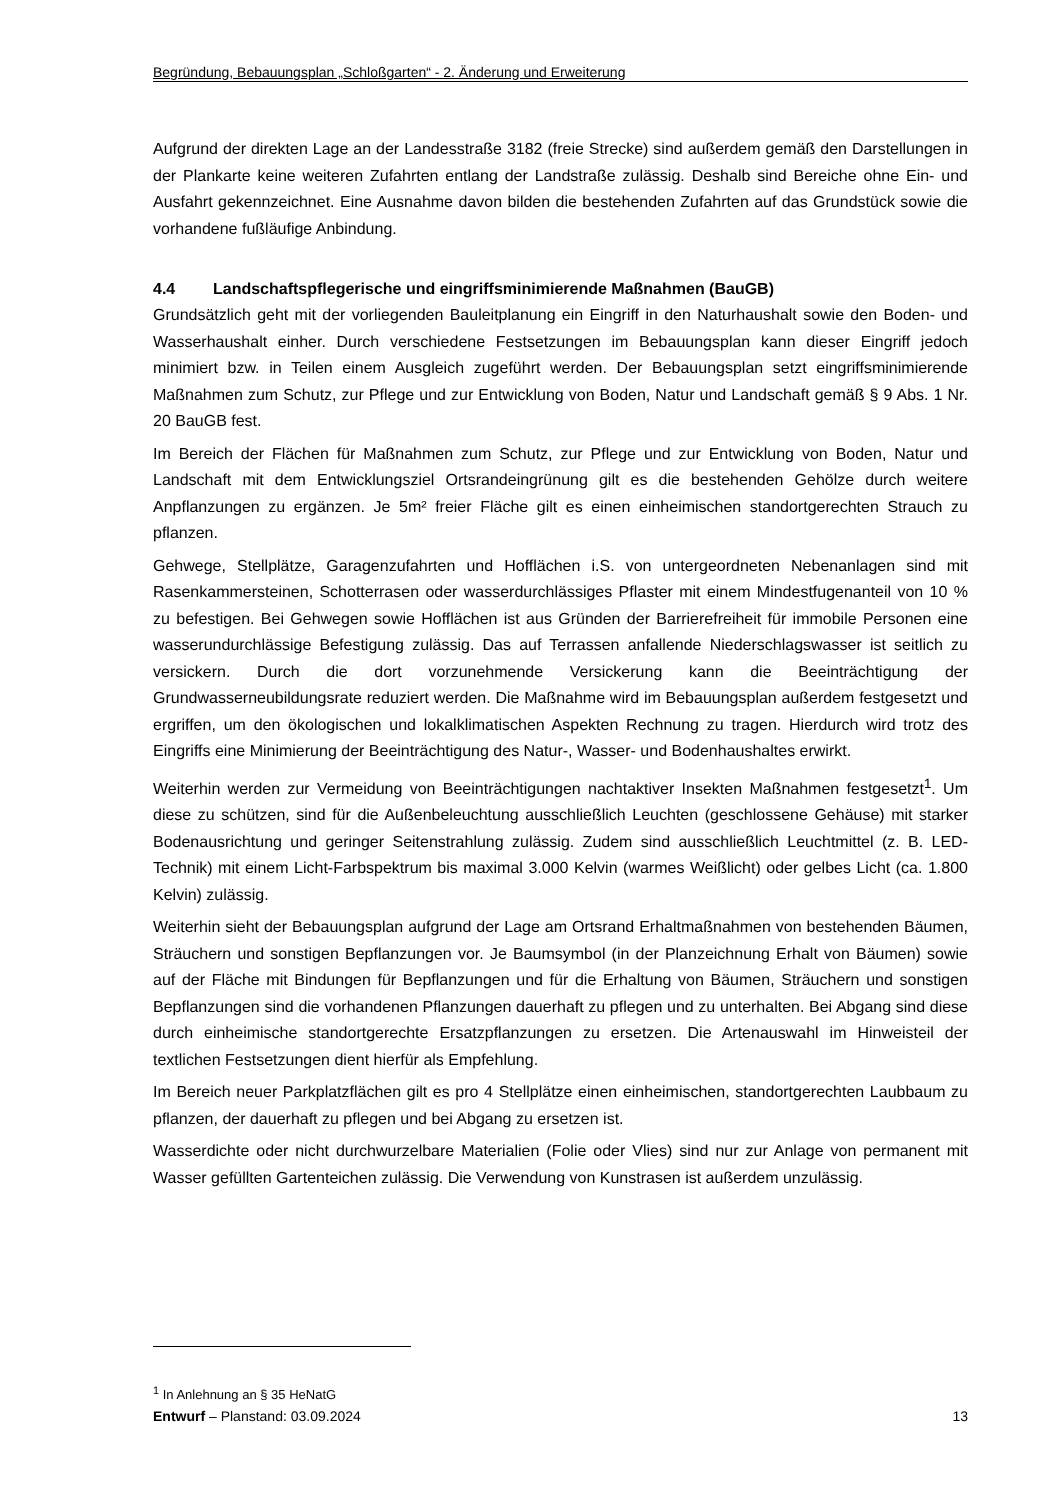Begründung, Bebauungsplan „Schloßgarten“ - 2. Änderung und Erweiterung
Aufgrund der direkten Lage an der Landesstraße 3182 (freie Strecke) sind außerdem gemäß den Darstellungen in der Plankarte keine weiteren Zufahrten entlang der Landstraße zulässig. Deshalb sind Bereiche ohne Ein- und Ausfahrt gekennzeichnet. Eine Ausnahme davon bilden die bestehenden Zufahrten auf das Grundstück sowie die vorhandene fußläufige Anbindung.
4.4 Landschaftspflegerische und eingriffsminimierende Maßnahmen (BauGB)
Grundsätzlich geht mit der vorliegenden Bauleitplanung ein Eingriff in den Naturhaushalt sowie den Boden- und Wasserhaushalt einher. Durch verschiedene Festsetzungen im Bebauungsplan kann dieser Eingriff jedoch minimiert bzw. in Teilen einem Ausgleich zugeführt werden. Der Bebauungsplan setzt eingriffsminimierende Maßnahmen zum Schutz, zur Pflege und zur Entwicklung von Boden, Natur und Landschaft gemäß § 9 Abs. 1 Nr. 20 BauGB fest.
Im Bereich der Flächen für Maßnahmen zum Schutz, zur Pflege und zur Entwicklung von Boden, Natur und Landschaft mit dem Entwicklungsziel Ortsrandeingrünung gilt es die bestehenden Gehölze durch weitere Anpflanzungen zu ergänzen. Je 5m² freier Fläche gilt es einen einheimischen standortgerechten Strauch zu pflanzen.
Gehwege, Stellplätze, Garagenzufahrten und Hofflächen i.S. von untergeordneten Nebenanlagen sind mit Rasenkammersteinen, Schotterrasen oder wasserdurchlässiges Pflaster mit einem Mindestfugenanteil von 10 % zu befestigen. Bei Gehwegen sowie Hofflächen ist aus Gründen der Barrierefreiheit für immobile Personen eine wasserundurchlässige Befestigung zulässig. Das auf Terrassen anfallende Niederschlagswasser ist seitlich zu versickern. Durch die dort vorzunehmende Versickerung kann die Beeinträchtigung der Grundwasserneubildungsrate reduziert werden. Die Maßnahme wird im Bebauungsplan außerdem festgesetzt und ergriffen, um den ökologischen und lokalklimatischen Aspekten Rechnung zu tragen. Hierdurch wird trotz des Eingriffs eine Minimierung der Beeinträchtigung des Natur-, Wasser- und Bodenhaushaltes erwirkt.
Weiterhin werden zur Vermeidung von Beeinträchtigungen nachtaktiver Insekten Maßnahmen festgesetzt<sup>1</sup>. Um diese zu schützen, sind für die Außenbeleuchtung ausschließlich Leuchten (geschlossene Gehäuse) mit starker Bodenausrichtung und geringer Seitenstrahlung zulässig. Zudem sind ausschließlich Leuchtmittel (z. B. LED-Technik) mit einem Licht-Farbspektrum bis maximal 3.000 Kelvin (warmes Weißlicht) oder gelbes Licht (ca. 1.800 Kelvin) zulässig.
Weiterhin sieht der Bebauungsplan aufgrund der Lage am Ortsrand Erhaltmaßnahmen von bestehenden Bäumen, Sträuchern und sonstigen Bepflanzungen vor. Je Baumsymbol (in der Planzeichnung Erhalt von Bäumen) sowie auf der Fläche mit Bindungen für Bepflanzungen und für die Erhaltung von Bäumen, Sträuchern und sonstigen Bepflanzungen sind die vorhandenen Pflanzungen dauerhaft zu pflegen und zu unterhalten. Bei Abgang sind diese durch einheimische standortgerechte Ersatzpflanzungen zu ersetzen. Die Artenauswahl im Hinweisteil der textlichen Festsetzungen dient hierfür als Empfehlung.
Im Bereich neuer Parkplatzflächen gilt es pro 4 Stellplätze einen einheimischen, standortgerechten Laubbaum zu pflanzen, der dauerhaft zu pflegen und bei Abgang zu ersetzen ist.
Wasserdichte oder nicht durchwurzelbare Materialien (Folie oder Vlies) sind nur zur Anlage von permanent mit Wasser gefüllten Gartenteichen zulässig. Die Verwendung von Kunstrasen ist außerdem unzulässig.
<sup>1</sup> In Anlehnung an § 35 HeNatG
Entwurf – Planstand: 03.09.2024 13